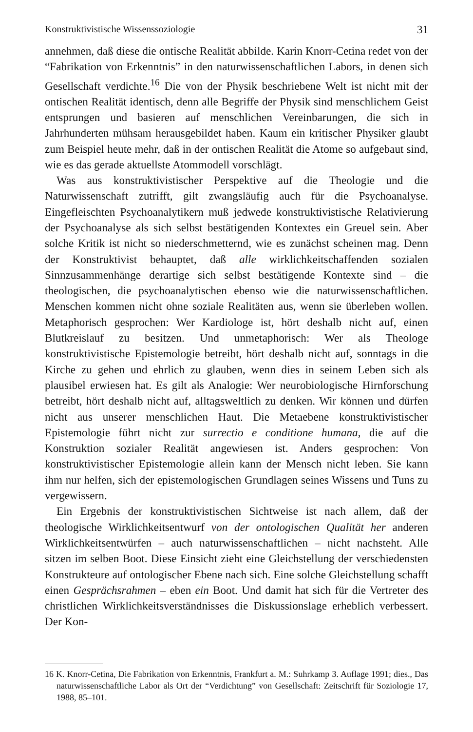Konstruktivistische Wissenssoziologie 31
annehmen, daß diese die ontische Realität abbilde. Karin Knorr-Cetina redet von der “Fabrikation von Erkenntnis” in den naturwissenschaftlichen Labors, in denen sich Gesellschaft verdichte.<sup>16</sup> Die von der Physik beschriebene Welt ist nicht mit der ontischen Realität identisch, denn alle Begriffe der Physik sind menschlichem Geist entsprungen und basieren auf menschlichen Vereinbarungen, die sich in Jahrhunderten mühsam herausgebildet haben. Kaum ein kritischer Physiker glaubt zum Beispiel heute mehr, daß in der ontischen Realität die Atome so aufgebaut sind, wie es das gerade aktuellste Atommodell vorschlägt.
Was aus konstruktivistischer Perspektive auf die Theologie und die Naturwissenschaft zutrifft, gilt zwangsläufig auch für die Psychoanalyse. Eingefleischten Psychoanalytikern muß jedwede konstruktivistische Relativierung der Psychoanalyse als sich selbst bestätigenden Kontextes ein Greuel sein. Aber solche Kritik ist nicht so niederschmetternd, wie es zunächst scheinen mag. Denn der Konstruktivist behauptet, daß alle wirklichkeitschaffenden sozialen Sinnzusammenhänge derartige sich selbst bestätigende Kontexte sind – die theologischen, die psychoanalytischen ebenso wie die naturwissenschaftlichen. Menschen kommen nicht ohne soziale Realitäten aus, wenn sie überleben wollen. Metaphorisch gesprochen: Wer Kardiologe ist, hört deshalb nicht auf, einen Blutkreislauf zu besitzen. Und unmetaphorisch: Wer als Theologe konstruktivistische Epistemologie betreibt, hört deshalb nicht auf, sonntags in die Kirche zu gehen und ehrlich zu glauben, wenn dies in seinem Leben sich als plausibel erwiesen hat. Es gilt als Analogie: Wer neurobiologische Hirnforschung betreibt, hört deshalb nicht auf, alltagsweltlich zu denken. Wir können und dürfen nicht aus unserer menschlichen Haut. Die Metaebene konstruktivistischer Epistemologie führt nicht zur surrectio e conditione humana, die auf die Konstruktion sozialer Realität angewiesen ist. Anders gesprochen: Von konstruktivistischer Epistemologie allein kann der Mensch nicht leben. Sie kann ihm nur helfen, sich der epistemologischen Grundlagen seines Wissens und Tuns zu vergewissern.
Ein Ergebnis der konstruktivistischen Sichtweise ist nach allem, daß der theologische Wirklichkeitsentwurf von der ontologischen Qualität her anderen Wirklichkeitsentwürfen – auch naturwissenschaftlichen – nicht nachsteht. Alle sitzen im selben Boot. Diese Einsicht zieht eine Gleichstellung der verschiedensten Konstrukteure auf ontologischer Ebene nach sich. Eine solche Gleichstellung schafft einen Gesprächsrahmen – eben ein Boot. Und damit hat sich für die Vertreter des christlichen Wirklichkeitsverständnisses die Diskussionslage erheblich verbessert. Der Kon-
16 K. Knorr-Cetina, Die Fabrikation von Erkenntnis, Frankfurt a. M.: Suhrkamp 3. Auflage 1991; dies., Das naturwissenschaftliche Labor als Ort der “Verdichtung” von Gesellschaft: Zeitschrift für Soziologie 17, 1988, 85–101.